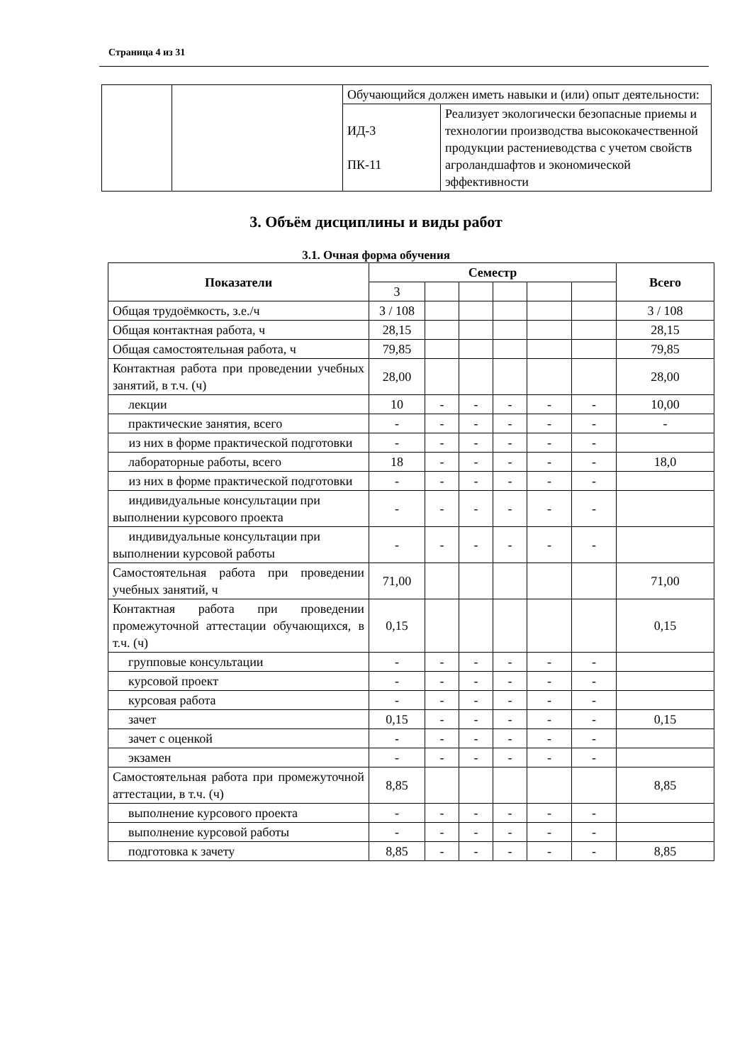Страница 4 из 31
| | | Обучающийся должен иметь навыки и (или) опыт деятельности: | |
| | | ИД-3 ПК-11 | Реализует экологически безопасные приемы и технологии производства высококачественной продукции растениеводства с учетом свойств агроландшафтов и экономической эффективности |
3. Объём дисциплины и виды работ
3.1. Очная форма обучения
| Показатели | Семестр | | | | | | Всего |
| --- | --- | --- | --- | --- | --- | --- | --- |
| | 3 | | | | | | |
| Общая трудоёмкость, з.е./ч | 3 / 108 | | | | | | 3 / 108 |
| Общая контактная работа, ч | 28,15 | | | | | | 28,15 |
| Общая самостоятельная работа, ч | 79,85 | | | | | | 79,85 |
| Контактная работа при проведении учебных занятий, в т.ч. (ч) | 28,00 | | | | | | 28,00 |
| лекции | 10 | - | - | - | - | - | 10,00 |
| практические занятия, всего | - | - | - | - | - | - | - |
| из них в форме практической подготовки | - | - | - | - | - | - | |
| лабораторные работы, всего | 18 | - | - | - | - | - | 18,0 |
| из них в форме практической подготовки | - | - | - | - | - | - | |
| индивидуальные консультации при выполнении курсового проекта | - | - | - | - | - | - | |
| индивидуальные консультации при выполнении курсовой работы | - | - | - | - | - | - | |
| Самостоятельная работа при проведении учебных занятий, ч | 71,00 | | | | | | 71,00 |
| Контактная работа при проведении промежуточной аттестации обучающихся, в т.ч. (ч) | 0,15 | | | | | | 0,15 |
| групповые консультации | - | - | - | - | - | - | |
| курсовой проект | - | - | - | - | - | - | |
| курсовая работа | - | - | - | - | - | - | |
| зачет | 0,15 | - | - | - | - | - | 0,15 |
| зачет с оценкой | - | - | - | - | - | - | |
| экзамен | - | - | - | - | - | - | |
| Самостоятельная работа при промежуточной аттестации, в т.ч. (ч) | 8,85 | | | | | | 8,85 |
| выполнение курсового проекта | - | - | - | - | - | - | |
| выполнение курсовой работы | - | - | - | - | - | - | |
| подготовка к зачету | 8,85 | - | - | - | - | - | 8,85 |